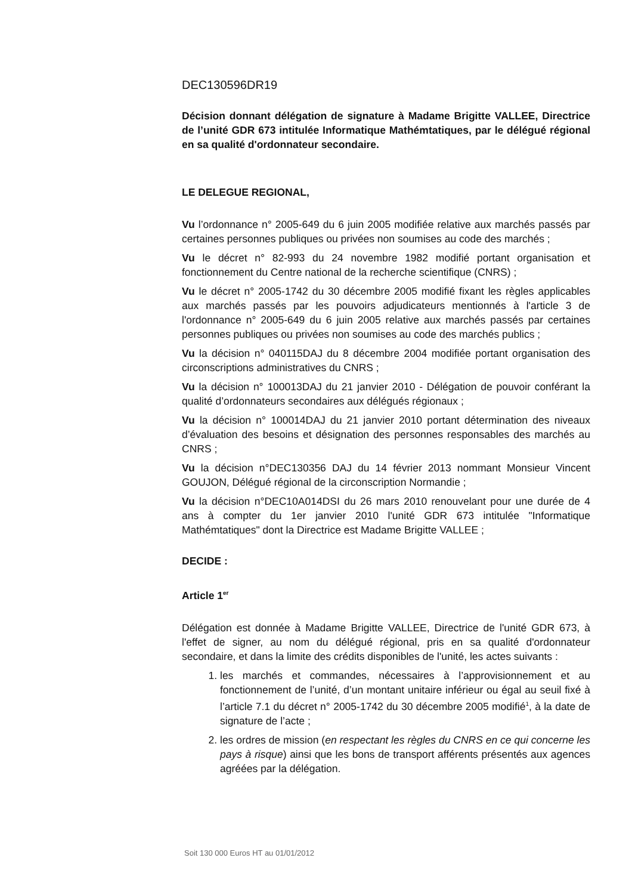DEC130596DR19
Décision donnant délégation de signature à Madame Brigitte VALLEE, Directrice de l’unité GDR 673 intitulée Informatique Mathémtatiques, par le délégué régional en sa qualité d'ordonnateur secondaire.
LE DELEGUE REGIONAL,
Vu l’ordonnance n° 2005-649 du 6 juin 2005 modifiée relative aux marchés passés par certaines personnes publiques ou privées non soumises au code des marchés ;
Vu le décret n° 82-993 du 24 novembre 1982 modifié portant organisation et fonctionnement du Centre national de la recherche scientifique (CNRS) ;
Vu le décret n° 2005-1742 du 30 décembre 2005 modifié fixant les règles applicables aux marchés passés par les pouvoirs adjudicateurs mentionnés à l'article 3 de l'ordonnance n° 2005-649 du 6 juin 2005 relative aux marchés passés par certaines personnes publiques ou privées non soumises au code des marchés publics ;
Vu la décision n° 040115DAJ du 8 décembre 2004 modifiée portant organisation des circonscriptions administratives du CNRS ;
Vu la décision n° 100013DAJ du 21 janvier 2010 - Délégation de pouvoir conférant la qualité d’ordonnateurs secondaires aux délégués régionaux ;
Vu la décision n° 100014DAJ du 21 janvier 2010 portant détermination des niveaux d’évaluation des besoins et désignation des personnes responsables des marchés au CNRS ;
Vu la décision n°DEC130356 DAJ du 14 février 2013 nommant Monsieur Vincent GOUJON, Délégué régional de la circonscription Normandie ;
Vu la décision n°DEC10A014DSI du 26 mars 2010 renouvelant pour une durée de 4 ans à compter du 1er janvier 2010 l'unité GDR 673 intitulée "Informatique Mathémtatiques" dont la Directrice est Madame Brigitte VALLEE ;
DECIDE :
Article 1<sup>er</sup>
Délégation est donnée à Madame Brigitte VALLEE, Directrice de l'unité GDR 673, à l'effet de signer, au nom du délégué régional, pris en sa qualité d'ordonnateur secondaire, et dans la limite des crédits disponibles de l'unité, les actes suivants :
1. les marchés et commandes, nécessaires à l’approvisionnement et au fonctionnement de l’unité, d’un montant unitaire inférieur ou égal au seuil fixé à l’article 7.1 du décret n° 2005-1742 du 30 décembre 2005 modifié<sup>1</sup>, à la date de signature de l’acte ;
2. les ordres de mission (en respectant les règles du CNRS en ce qui concerne les pays à risque) ainsi que les bons de transport afférents présentés aux agences agréées par la délégation.
Soit 130 000 Euros HT au 01/01/2012